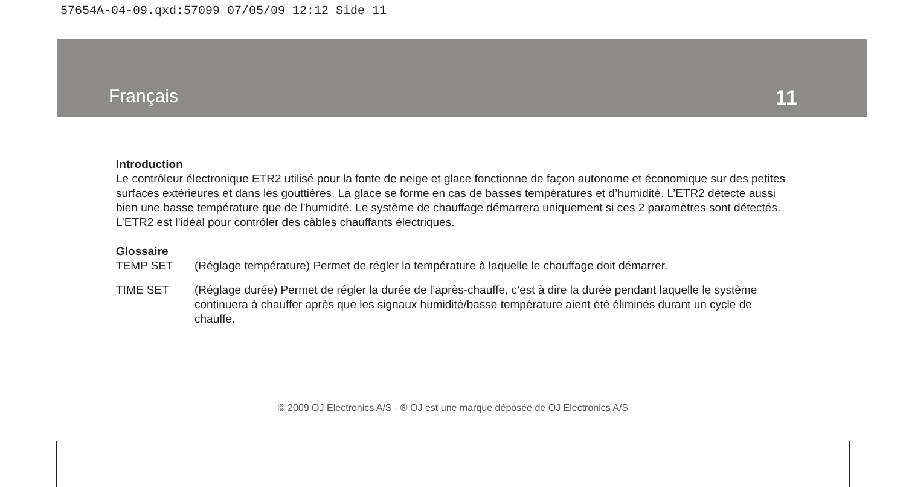57654A-04-09.qxd:57099 07/05/09 12:12 Side 11
Français 11
Introduction
Le contrôleur électronique ETR2 utilisé pour la fonte de neige et glace fonctionne de façon autonome et économique sur des petites surfaces extérieures et dans les gouttières. La glace se forme en cas de basses températures et d’humidité. L’ETR2 détecte aussi bien une basse température que de l’humidité. Le système de chauffage démarrera uniquement si ces 2 paramètres sont détectés. L’ETR2 est l’idéal pour contrôler des câbles chauffants électriques.
Glossaire
TEMP SET (Réglage température) Permet de régler la température à laquelle le chauffage doit démarrer.
TIME SET (Réglage durée) Permet de régler la durée de l’après-chauffe, c’est à dire la durée pendant laquelle le système continuera à chauffer après que les signaux humidité/basse température aient été éliminés durant un cycle de chauffe.
© 2009 OJ Electronics A/S · ® OJ est une marque déposée de OJ Electronics A/S